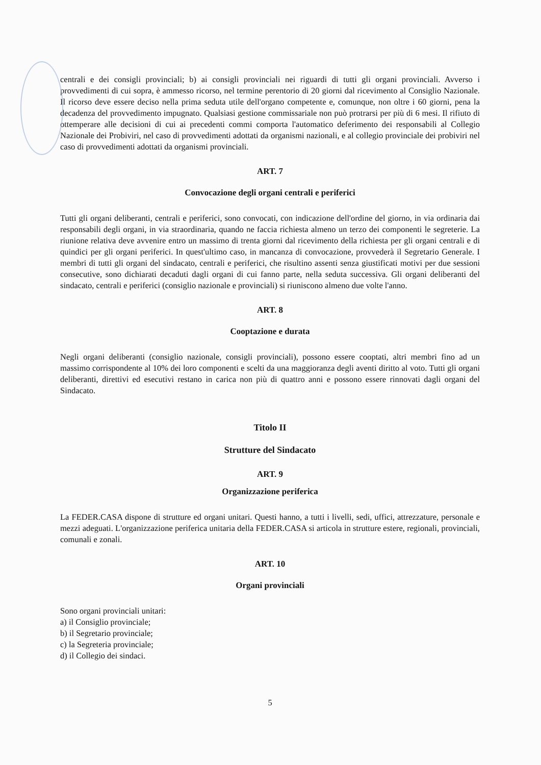centrali e dei consigli provinciali; b) ai consigli provinciali nei riguardi di tutti gli organi provinciali. Avverso i provvedimenti di cui sopra, è ammesso ricorso, nel termine perentorio di 20 giorni dal ricevimento al Consiglio Nazionale. Il ricorso deve essere deciso nella prima seduta utile dell'organo competente e, comunque, non oltre i 60 giorni, pena la decadenza del provvedimento impugnato. Qualsiasi gestione commissariale non può protrarsi per più di 6 mesi. Il rifiuto di ottemperare alle decisioni di cui ai precedenti commi comporta l'automatico deferimento dei responsabili al Collegio Nazionale dei Probiviri, nel caso di provvedimenti adottati da organismi nazionali, e al collegio provinciale dei probiviri nel caso di provvedimenti adottati da organismi provinciali.
ART. 7
Convocazione degli organi centrali e periferici
Tutti gli organi deliberanti, centrali e periferici, sono convocati, con indicazione dell'ordine del giorno, in via ordinaria dai responsabili degli organi, in via straordinaria, quando ne faccia richiesta almeno un terzo dei componenti le segreterie. La riunione relativa deve avvenire entro un massimo di trenta giorni dal ricevimento della richiesta per gli organi centrali e di quindici per gli organi periferici. In quest'ultimo caso, in mancanza di convocazione, provvederà il Segretario Generale. I membri di tutti gli organi del sindacato, centrali e periferici, che risultino assenti senza giustificati motivi per due sessioni consecutive, sono dichiarati decaduti dagli organi di cui fanno parte, nella seduta successiva. Gli organi deliberanti del sindacato, centrali e periferici (consiglio nazionale e provinciali) si riuniscono almeno due volte l'anno.
ART. 8
Cooptazione e durata
Negli organi deliberanti (consiglio nazionale, consigli provinciali), possono essere cooptati, altri membri fino ad un massimo corrispondente al 10% dei loro componenti e scelti da una maggioranza degli aventi diritto al voto. Tutti gli organi deliberanti, direttivi ed esecutivi restano in carica non più di quattro anni e possono essere rinnovati dagli organi del Sindacato.
Titolo II
Strutture del Sindacato
ART. 9
Organizzazione periferica
La FEDER.CASA dispone di strutture ed organi unitari. Questi hanno, a tutti i livelli, sedi, uffici, attrezzature, personale e mezzi adeguati. L'organizzazione periferica unitaria della FEDER.CASA si articola in strutture estere, regionali, provinciali, comunali e zonali.
ART. 10
Organi provinciali
Sono organi provinciali unitari:
a) il Consiglio provinciale;
b) il Segretario provinciale;
c) la Segreteria provinciale;
d) il Collegio dei sindaci.
5